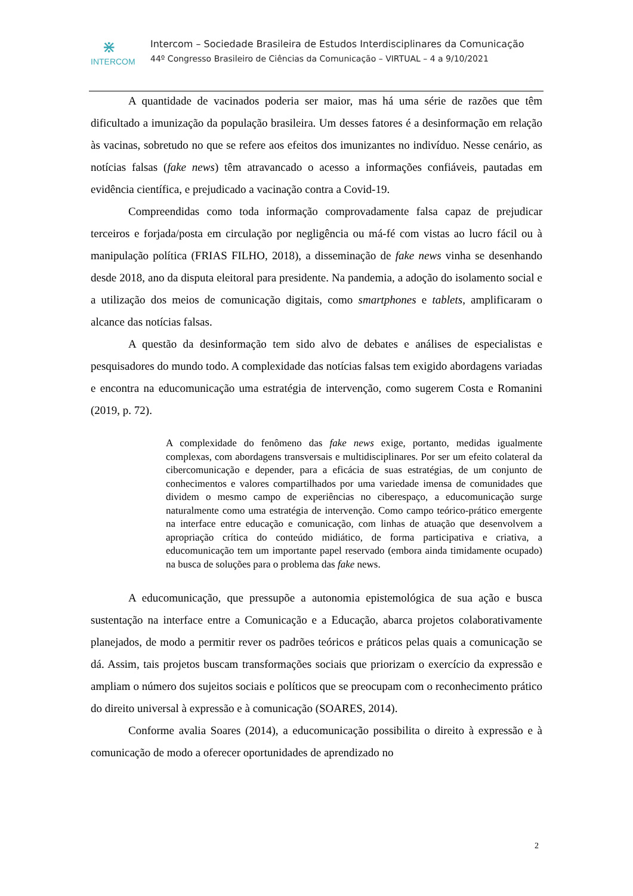⋇
INTERCOM
Intercom – Sociedade Brasileira de Estudos Interdisciplinares da Comunicação
44º Congresso Brasileiro de Ciências da Comunicação – VIRTUAL – 4 a 9/10/2021
A quantidade de vacinados poderia ser maior, mas há uma série de razões que têm dificultado a imunização da população brasileira. Um desses fatores é a desinformação em relação às vacinas, sobretudo no que se refere aos efeitos dos imunizantes no indivíduo. Nesse cenário, as notícias falsas (fake news) têm atravancado o acesso a informações confiáveis, pautadas em evidência científica, e prejudicado a vacinação contra a Covid-19.
Compreendidas como toda informação comprovadamente falsa capaz de prejudicar terceiros e forjada/posta em circulação por negligência ou má-fé com vistas ao lucro fácil ou à manipulação política (FRIAS FILHO, 2018), a disseminação de fake news vinha se desenhando desde 2018, ano da disputa eleitoral para presidente. Na pandemia, a adoção do isolamento social e a utilização dos meios de comunicação digitais, como smartphones e tablets, amplificaram o alcance das notícias falsas.
A questão da desinformação tem sido alvo de debates e análises de especialistas e pesquisadores do mundo todo. A complexidade das notícias falsas tem exigido abordagens variadas e encontra na educomunicação uma estratégia de intervenção, como sugerem Costa e Romanini (2019, p. 72).
A complexidade do fenômeno das fake news exige, portanto, medidas igualmente complexas, com abordagens transversais e multidisciplinares. Por ser um efeito colateral da cibercomunicação e depender, para a eficácia de suas estratégias, de um conjunto de conhecimentos e valores compartilhados por uma variedade imensa de comunidades que dividem o mesmo campo de experiências no ciberespaço, a educomunicação surge naturalmente como uma estratégia de intervenção. Como campo teórico-prático emergente na interface entre educação e comunicação, com linhas de atuação que desenvolvem a apropriação crítica do conteúdo midiático, de forma participativa e criativa, a educomunicação tem um importante papel reservado (embora ainda timidamente ocupado) na busca de soluções para o problema das fake news.
A educomunicação, que pressupõe a autonomia epistemológica de sua ação e busca sustentação na interface entre a Comunicação e a Educação, abarca projetos colaborativamente planejados, de modo a permitir rever os padrões teóricos e práticos pelas quais a comunicação se dá. Assim, tais projetos buscam transformações sociais que priorizam o exercício da expressão e ampliam o número dos sujeitos sociais e políticos que se preocupam com o reconhecimento prático do direito universal à expressão e à comunicação (SOARES, 2014).
Conforme avalia Soares (2014), a educomunicação possibilita o direito à expressão e à comunicação de modo a oferecer oportunidades de aprendizado no
2